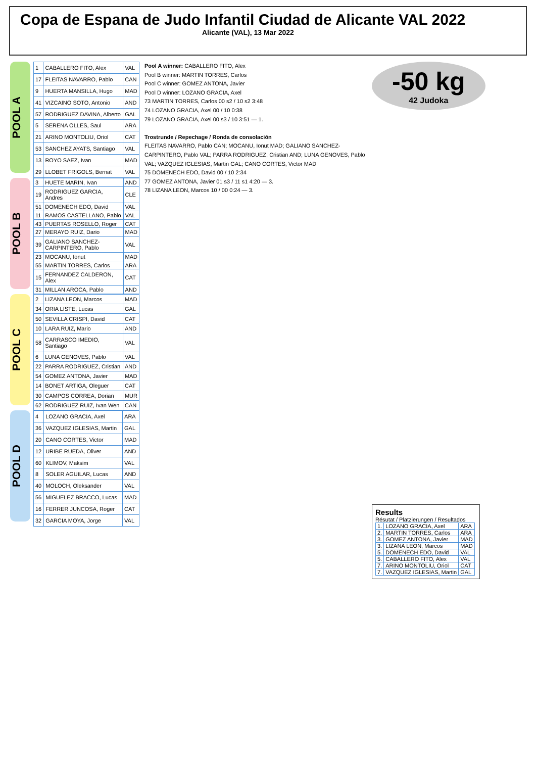Copa de Espana de Judo Infantil Ciudad de Alicante VAL 2022
Alicante (VAL), 13 Mar 2022
POOL A
| 1 | CABALLERO FITO, Alex | VAL |
| 17 | FLEITAS NAVARRO, Pablo | CAN |
| 9 | HUERTA MANSILLA, Hugo | MAD |
| 41 | VIZCAINO SOTO, Antonio | AND |
| 57 | RODRIGUEZ DAVINA, Alberto | GAL |
| 5 | SERENA OLLES, Saul | ARA |
| 21 | ARINO MONTOLIU, Oriol | CAT |
| 53 | SANCHEZ AYATS, Santiago | VAL |
| 13 | ROYO SAEZ, Ivan | MAD |
| 29 | LLOBET FRIGOLS, Bernat | VAL |
POOL B
| 3 | HUETE MARIN, Ivan | AND |
| 19 | RODRIGUEZ GARCIA, Andres | CLE |
| 51 | DOMENECH EDO, David | VAL |
| 11 | RAMOS CASTELLANO, Pablo | VAL |
| 43 | PUERTAS ROSELLO, Roger | CAT |
| 27 | MERAYO RUIZ, Dario | MAD |
| 39 | GALIANO SANCHEZ-CARPINTERO, Pablo | VAL |
| 23 | MOCANU, Ionut | MAD |
| 55 | MARTIN TORRES, Carlos | ARA |
| 15 | FERNANDEZ CALDERON, Alex | CAT |
| 31 | MILLAN AROCA, Pablo | AND |
POOL C
| 2 | LIZANA LEON, Marcos | MAD |
| 34 | ORIA LISTE, Lucas | GAL |
| 50 | SEVILLA CRISPI, David | CAT |
| 10 | LARA RUIZ, Mario | AND |
| 58 | CARRASCO IMEDIO, Santiago | VAL |
| 6 | LUNA GENOVES, Pablo | VAL |
| 22 | PARRA RODRIGUEZ, Cristian | AND |
| 54 | GOMEZ ANTONA, Javier | MAD |
| 14 | BONET ARTIGA, Oleguer | CAT |
| 30 | CAMPOS CORREA, Dorian | MUR |
| 62 | RODRIGUEZ RUIZ, Ivan Wen | CAN |
POOL D
| 4 | LOZANO GRACIA, Axel | ARA |
| 36 | VAZQUEZ IGLESIAS, Martin | GAL |
| 20 | CANO CORTES, Victor | MAD |
| 12 | URIBE RUEDA, Oliver | AND |
| 60 | KLIMOV, Maksim | VAL |
| 8 | SOLER AGUILAR, Lucas | AND |
| 40 | MOLOCH, Oleksander | VAL |
| 56 | MIGUELEZ BRACCO, Lucas | MAD |
| 16 | FERRER JUNCOSA, Roger | CAT |
| 32 | GARCIA MOYA, Jorge | VAL |
Pool A winner: CABALLERO FITO, Alex
Pool B winner: MARTIN TORRES, Carlos
Pool C winner: GOMEZ ANTONA, Javier
Pool D winner: LOZANO GRACIA, Axel
73 MARTIN TORRES, Carlos 00 s2 / 10 s2 3:48
74 LOZANO GRACIA, Axel 00 / 10 0:38
79 LOZANO GRACIA, Axel 00 s3 / 10 3:51 — 1.
Trostrunde / Repechage / Ronda de consolación
FLEITAS NAVARRO, Pablo CAN; MOCANU, Ionut MAD; GALIANO SANCHEZ-CARPINTERO, Pablo VAL; PARRA RODRIGUEZ, Cristian AND; LUNA GENOVES, Pablo VAL; VAZQUEZ IGLESIAS, Martin GAL; CANO CORTES, Victor MAD
75 DOMENECH EDO, David 00 / 10 2:34
77 GOMEZ ANTONA, Javier 01 s3 / 11 s1 4:20 — 3.
78 LIZANA LEON, Marcos 10 / 00 0:24 — 3.
-50 kg
42 Judoka
Results
Résutat / Platzierungen / Resultados
| 1. | LOZANO GRACIA, Axel | ARA |
| 2. | MARTIN TORRES, Carlos | ARA |
| 3. | GOMEZ ANTONA, Javier | MAD |
| 3. | LIZANA LEON, Marcos | MAD |
| 5. | DOMENECH EDO, David | VAL |
| 5. | CABALLERO FITO, Alex | VAL |
| 7. | ARINO MONTOLIU, Oriol | CAT |
| 7. | VAZQUEZ IGLESIAS, Martin | GAL |